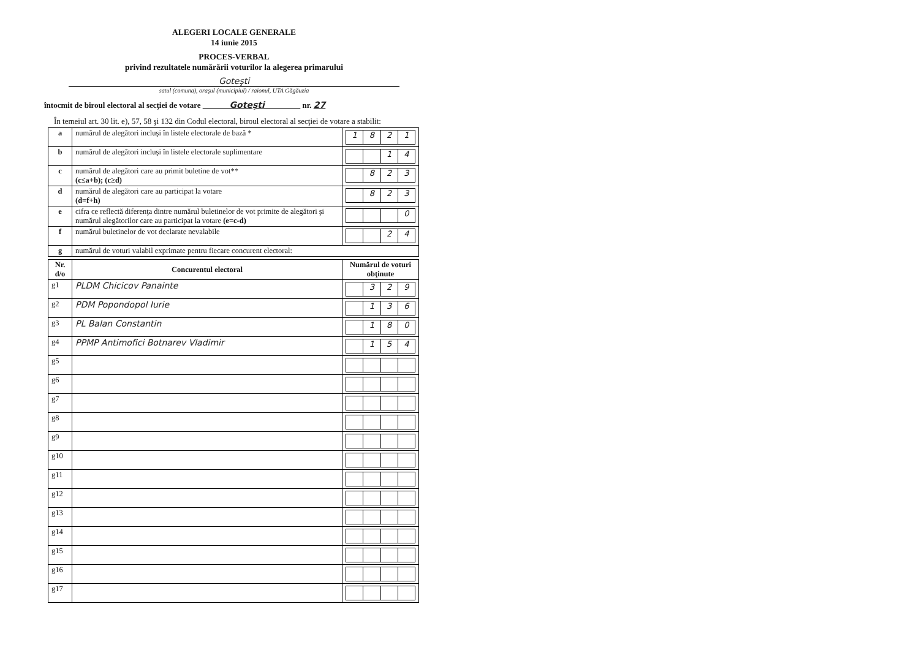ALEGERI LOCALE GENERALE
14 iunie 2015
PROCES-VERBAL
privind rezultatele numărării voturilor la alegerea primarului
Goteşti
satul (comuna), oraşul (municipiul) / raionul, UTA Găgăuzia
întocmit de biroul electoral al secţiei de votare Goteşti nr. 27
În temeiul art. 30 lit. e), 57, 58 şi 132 din Codul electoral, biroul electoral al secţiei de votare a stabilit:
| a | numărul de alegători incluşi în listele electorale de bază * | 1 8 2 1 |
| b | numărul de alegători incluşi în listele electorale suplimentare | 1 4 |
| c | numărul de alegători care au primit buletine de vot** (c≤a+b); (c≥d) | 8 2 3 |
| d | numărul de alegători care au participat la votare (d=f+h) | 8 2 3 |
| e | cifra ce reflectă diferenţa dintre numărul buletinelor de vot primite de alegători şi numărul alegătorilor care au participat la votare (e=c-d) | 0 |
| f | numărul buletinelor de vot declarate nevalabile | 2 4 |
| g | numărul de voturi valabil exprimate pentru fiecare concurent electoral: | |
| Nr. d/o | Concurentul electoral | Numărul de voturi obţinute |
| --- | --- | --- |
| g1 | PLDM Chicicov Panainte | 3 2 9 |
| g2 | PDM Popondopol Iurie | 1 3 6 |
| g3 | PL Balan Constantin | 1 8 0 |
| g4 | PPMP Antimofici Botnarev Vladimir | 1 5 4 |
| g5 | | |
| g6 | | |
| g7 | | |
| g8 | | |
| g9 | | |
| g10 | | |
| g11 | | |
| g12 | | |
| g13 | | |
| g14 | | |
| g15 | | |
| g16 | | |
| g17 | | |